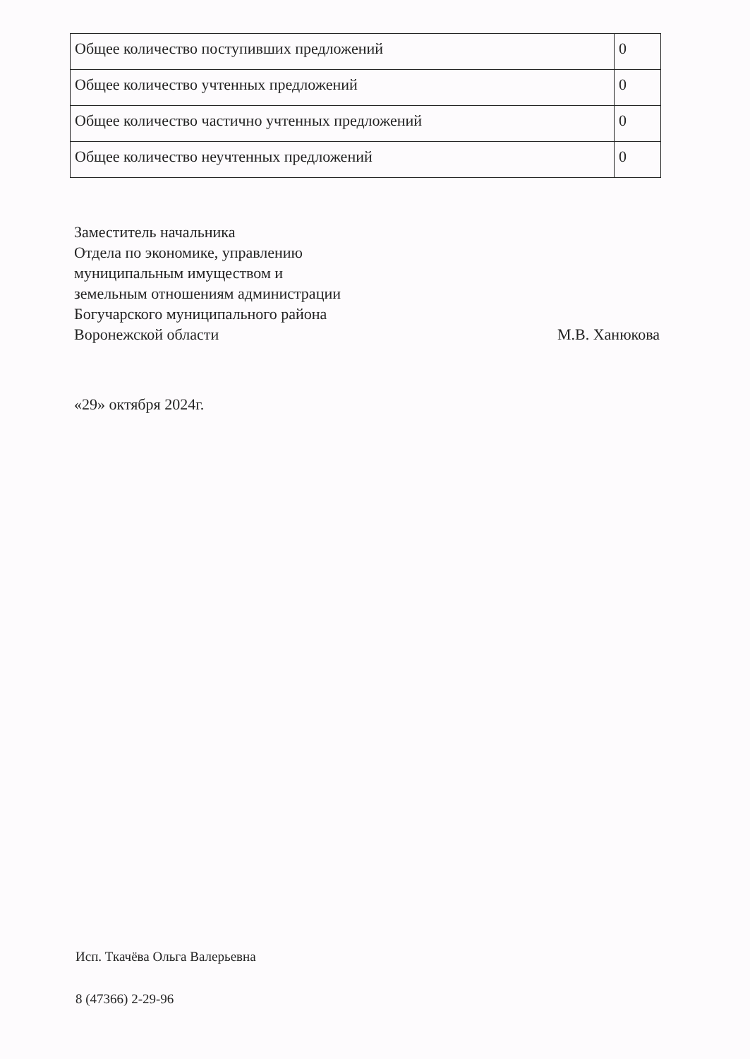| Общее количество поступивших предложений | 0 |
| Общее количество учтенных предложений | 0 |
| Общее количество частично учтенных предложений | 0 |
| Общее количество неучтенных предложений | 0 |
Заместитель начальника
Отдела по экономике, управлению
муниципальным имуществом и
земельным отношениям администрации
Богучарского муниципального района
Воронежской области
М.В. Ханюкова
«29» октября 2024г.
Исп. Ткачёва Ольга Валерьевна
8 (47366) 2-29-96